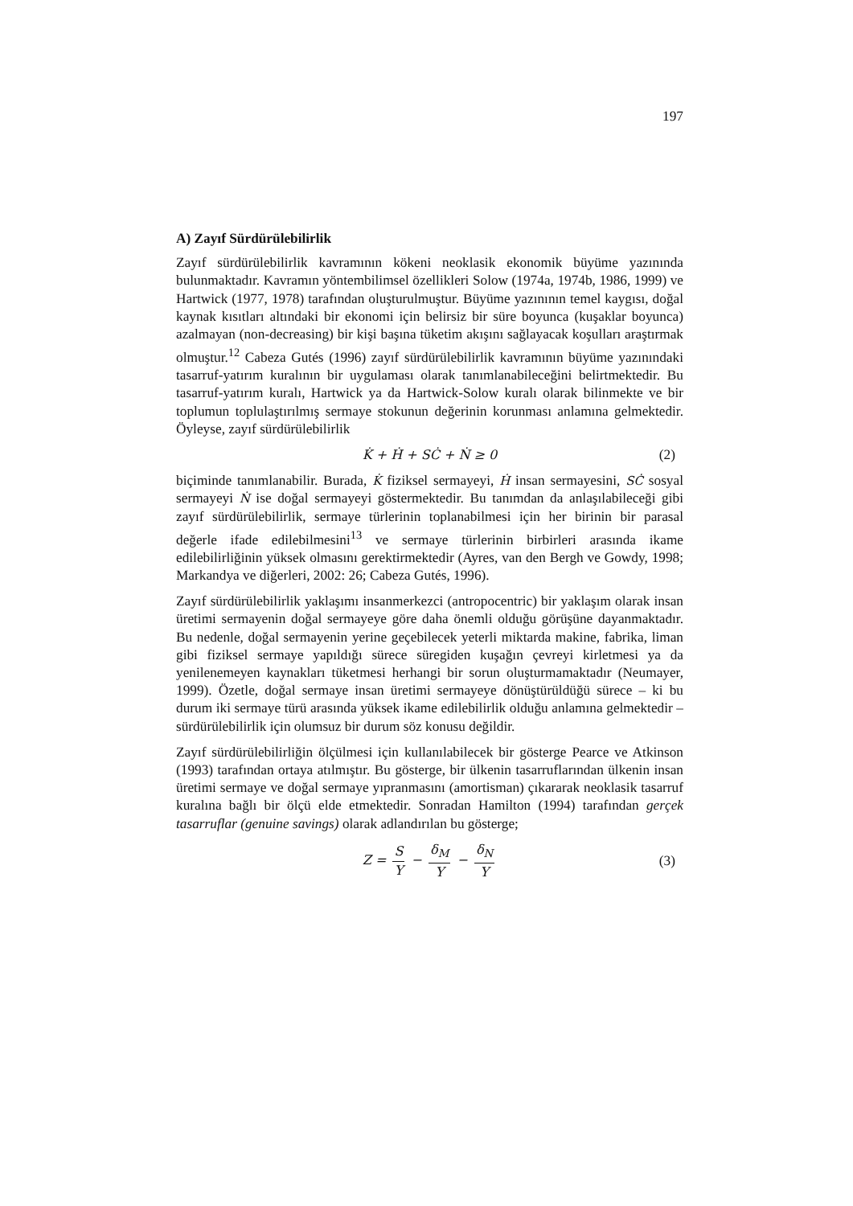197
A) Zayıf Sürdürülebilirlik
Zayıf sürdürülebilirlik kavramının kökeni neoklasik ekonomik büyüme yazınında bulunmaktadır. Kavramın yöntembilimsel özellikleri Solow (1974a, 1974b, 1986, 1999) ve Hartwick (1977, 1978) tarafından oluşturulmuştur. Büyüme yazınının temel kaygısı, doğal kaynak kısıtları altındaki bir ekonomi için belirsiz bir süre boyunca (kuşaklar boyunca) azalmayan (non-decreasing) bir kişi başına tüketim akışını sağlayacak koşulları araştırmak olmuştur.<sup>12</sup> Cabeza Gutés (1996) zayıf sürdürülebilirlik kavramının büyüme yazınındaki tasarruf-yatırım kuralının bir uygulaması olarak tanımlanabileceğini belirtmektedir. Bu tasarruf-yatırım kuralı, Hartwick ya da Hartwick-Solow kuralı olarak bilinmekte ve bir toplumun toplulaştırılmış sermaye stokunun değerinin korunması anlamına gelmektedir. Öyleyse, zayıf sürdürülebilirlik
K̇ + Ḣ + SĊ + Ṅ ≥ 0 (2)
biçiminde tanımlanabilir. Burada, K̇ fiziksel sermayeyi, Ḣ insan sermayesini, SĊ sosyal sermayeyi Ṅ ise doğal sermayeyi göstermektedir. Bu tanımdan da anlaşılabileceği gibi zayıf sürdürülebilirlik, sermaye türlerinin toplanabilmesi için her birinin bir parasal değerle ifade edilebilmesini<sup>13</sup> ve sermaye türlerinin birbirleri arasında ikame edilebilirliğinin yüksek olmasını gerektirmektedir (Ayres, van den Bergh ve Gowdy, 1998; Markandya ve diğerleri, 2002: 26; Cabeza Gutés, 1996).
Zayıf sürdürülebilirlik yaklaşımı insanmerkezci (antropocentric) bir yaklaşım olarak insan üretimi sermayenin doğal sermayeye göre daha önemli olduğu görüşüne dayanmaktadır. Bu nedenle, doğal sermayenin yerine geçebilecek yeterli miktarda makine, fabrika, liman gibi fiziksel sermaye yapıldığı sürece süregiden kuşağın çevreyi kirletmesi ya da yenilenemeyen kaynakları tüketmesi herhangi bir sorun oluşturmamaktadır (Neumayer, 1999). Özetle, doğal sermaye insan üretimi sermayeye dönüştürüldüğü sürece – ki bu durum iki sermaye türü arasında yüksek ikame edilebilirlik olduğu anlamına gelmektedir – sürdürülebilirlik için olumsuz bir durum söz konusu değildir.
Zayıf sürdürülebilirliğin ölçülmesi için kullanılabilecek bir gösterge Pearce ve Atkinson (1993) tarafından ortaya atılmıştır. Bu gösterge, bir ülkenin tasarruflarından ülkenin insan üretimi sermaye ve doğal sermaye yıpranmasını (amortisman) çıkararak neoklasik tasarruf kuralına bağlı bir ölçü elde etmektedir. Sonradan Hamilton (1994) tarafından gerçek tasarruflar (genuine savings) olarak adlandırılan bu gösterge;
Z = S Y − δ<sub>M</sub> Y − δ<sub>N</sub> Y (3)